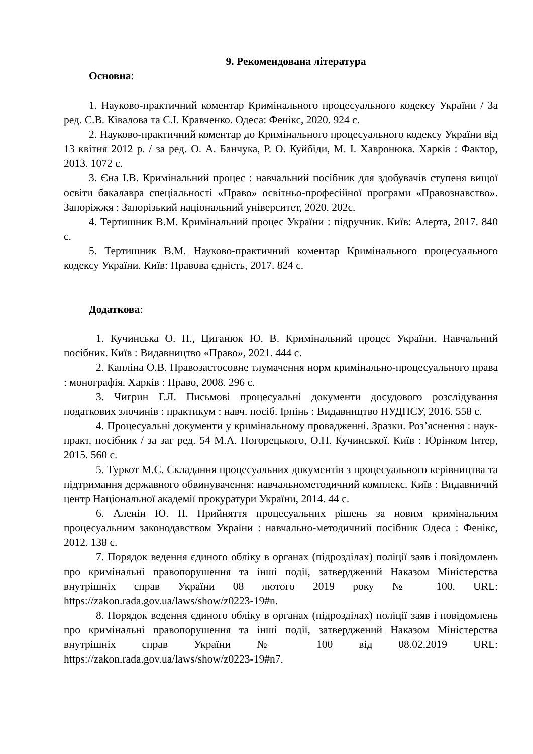9. Рекомендована література
Основна:
1. Науково-практичний коментар Кримінального процесуального кодексу України / За ред. С.В. Ківалова та С.І. Кравченко. Одеса: Фенікс, 2020. 924 с.
2. Науково-практичний коментар до Кримінального процесуального кодексу України від 13 квітня 2012 р. / за ред. О. А. Банчука, Р. О. Куйбіди, М. І. Хавронюка. Харків : Фактор, 2013. 1072 с.
3. Єна І.В. Кримінальний процес : навчальний посібник для здобувачів ступеня вищої освіти бакалавра спеціальності «Право» освітньо-професійної програми «Правознавство». Запоріжжя : Запорізький національний університет, 2020. 202с.
4. Тертишник В.М. Кримінальний процес України : підручник. Київ: Алерта, 2017. 840 с.
5. Тертишник В.М. Науково-практичний коментар Кримінального процесуального кодексу України. Київ: Правова єдність, 2017. 824 с.
Додаткова:
1. Кучинська О. П., Циганюк Ю. В. Кримінальний процес України. Навчальний посібник. Київ : Видавництво «Право», 2021. 444 с.
2. Капліна О.В. Правозастосовне тлумачення норм кримінально-процесуального права : монографія. Харків : Право, 2008. 296 с.
3. Чигрин Г.Л. Письмові процесуальні документи досудового розслідування податкових злочинів : практикум : навч. посіб. Ірпінь : Видавництво НУДПСУ, 2016. 558 с.
4. Процесуальні документи у кримінальному провадженні. Зразки. Роз’яснення : наук-практ. посібник / за заг ред. 54 М.А. Погорецького, О.П. Кучинської. Київ : Юрінком Інтер, 2015. 560 с.
5. Туркот М.С. Складання процесуальних документів з процесуального керівництва та підтримання державного обвинувачення: навчальнометодичний комплекс. Київ : Видавничий центр Національної академії прокуратури України, 2014. 44 с.
6. Аленін Ю. П. Прийняття процесуальних рішень за новим кримінальним процесуальним законодавством України : навчально-методичний посібник Одеса : Фенікс, 2012. 138 с.
7. Порядок ведення єдиного обліку в органах (підрозділах) поліції заяв і повідомлень про кримінальні правопорушення та інші події, затверджений Наказом Міністерства внутрішніх справ України 08 лютого 2019 року № 100. URL: https://zakon.rada.gov.ua/laws/show/z0223-19#n.
8. Порядок ведення єдиного обліку в органах (підрозділах) поліції заяв і повідомлень про кримінальні правопорушення та інші події, затверджений Наказом Міністерства внутрішніх справ України № 100 від 08.02.2019 URL: https://zakon.rada.gov.ua/laws/show/z0223-19#n7.